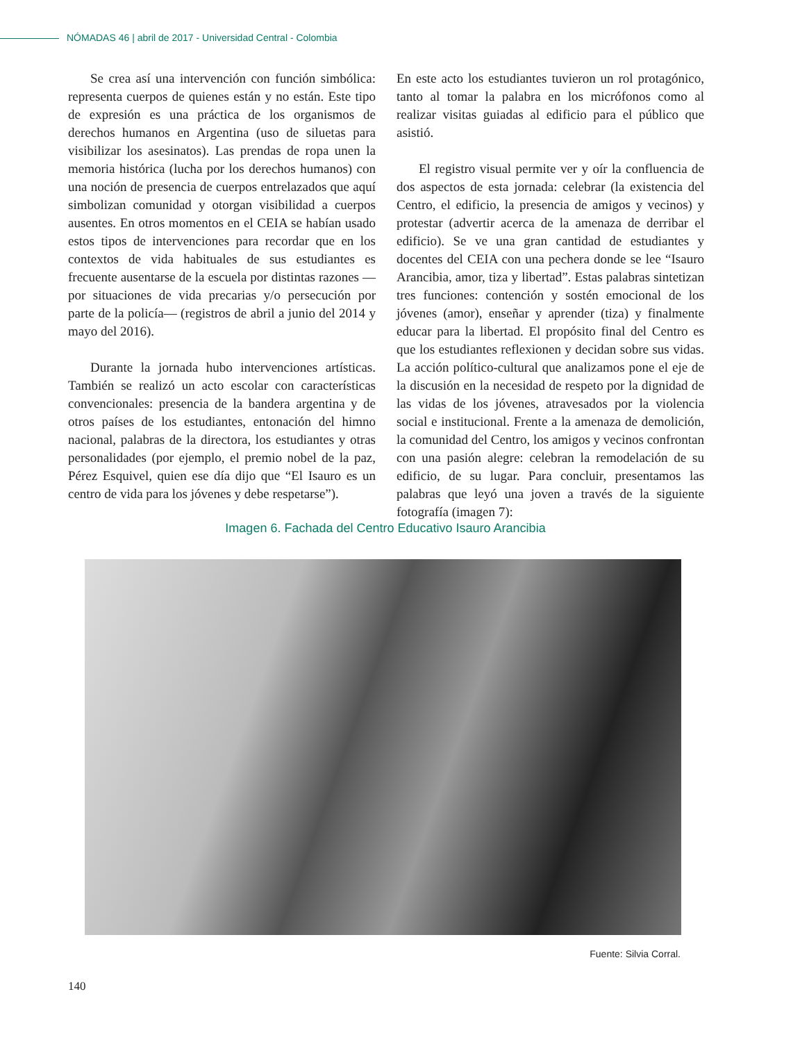NÓMADAS 46 | abril de 2017 - Universidad Central - Colombia
Se crea así una intervención con función simbólica: representa cuerpos de quienes están y no están. Este tipo de expresión es una práctica de los organismos de derechos humanos en Argentina (uso de siluetas para visibilizar los asesinatos). Las prendas de ropa unen la memoria histórica (lucha por los derechos humanos) con una noción de presencia de cuerpos entrelazados que aquí simbolizan comunidad y otorgan visibilidad a cuerpos ausentes. En otros momentos en el CEIA se habían usado estos tipos de intervenciones para recordar que en los contextos de vida habituales de sus estudiantes es frecuente ausentarse de la escuela por distintas razones —por situaciones de vida precarias y/o persecución por parte de la policía— (registros de abril a junio del 2014 y mayo del 2016).
Durante la jornada hubo intervenciones artísticas. También se realizó un acto escolar con características convencionales: presencia de la bandera argentina y de otros países de los estudiantes, entonación del himno nacional, palabras de la directora, los estudiantes y otras personalidades (por ejemplo, el premio nobel de la paz, Pérez Esquivel, quien ese día dijo que “El Isauro es un centro de vida para los jóvenes y debe respetarse”).
En este acto los estudiantes tuvieron un rol protagónico, tanto al tomar la palabra en los micrófonos como al realizar visitas guiadas al edificio para el público que asistió.
El registro visual permite ver y oír la confluencia de dos aspectos de esta jornada: celebrar (la existencia del Centro, el edificio, la presencia de amigos y vecinos) y protestar (advertir acerca de la amenaza de derribar el edificio). Se ve una gran cantidad de estudiantes y docentes del CEIA con una pechera donde se lee “Isauro Arancibia, amor, tiza y libertad”. Estas palabras sintetizan tres funciones: contención y sostén emocional de los jóvenes (amor), enseñar y aprender (tiza) y finalmente educar para la libertad. El propósito final del Centro es que los estudiantes reflexionen y decidan sobre sus vidas. La acción político-cultural que analizamos pone el eje de la discusión en la necesidad de respeto por la dignidad de las vidas de los jóvenes, atravesados por la violencia social e institucional. Frente a la amenaza de demolición, la comunidad del Centro, los amigos y vecinos confrontan con una pasión alegre: celebran la remodelación de su edificio, de su lugar. Para concluir, presentamos las palabras que leyó una joven a través de la siguiente fotografía (imagen 7):
Imagen 6. Fachada del Centro Educativo Isauro Arancibia
Fuente: Silvia Corral.
140